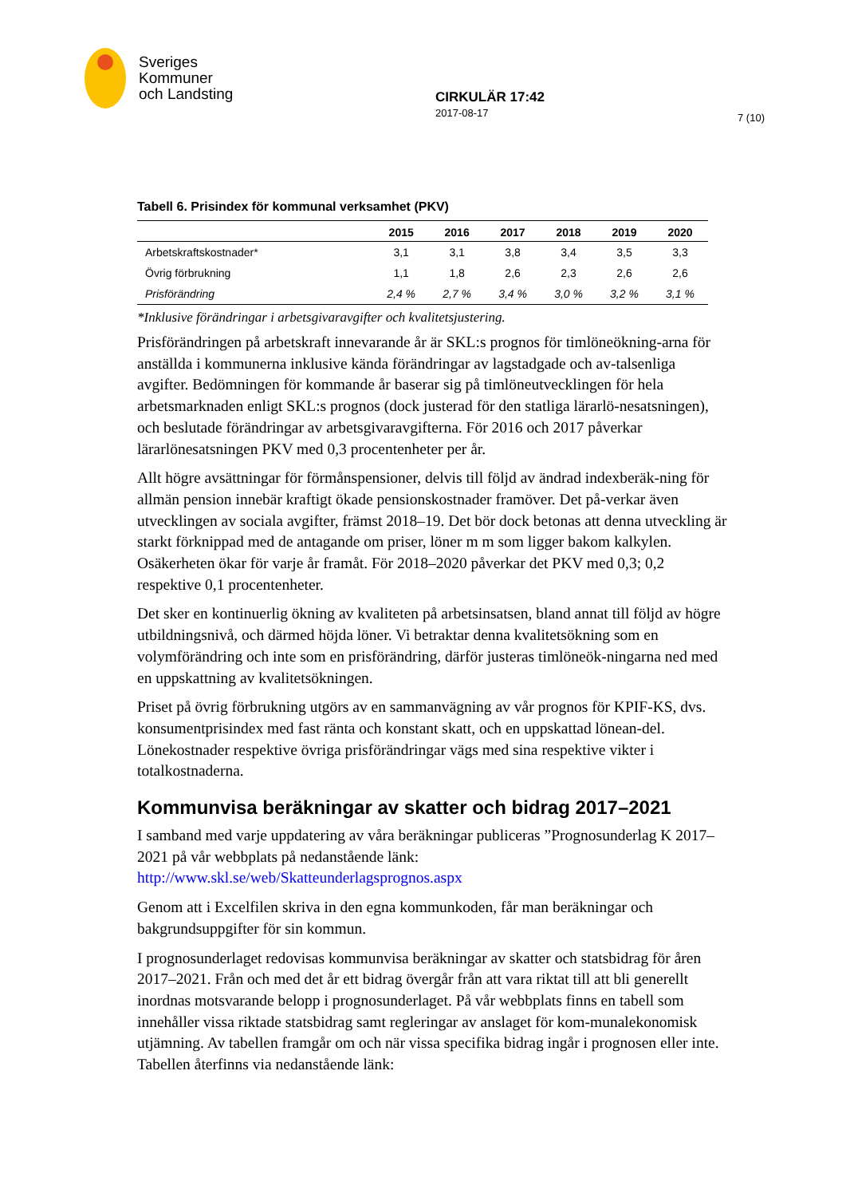Sveriges
Kommuner
och Landsting
CIRKULÄR 17:42
2017-08-17
7 (10)
Tabell 6. Prisindex för kommunal verksamhet (PKV)
| | 2015 | 2016 | 2017 | 2018 | 2019 | 2020 |
| --- | --- | --- | --- | --- | --- | --- |
| Arbetskraftskostnader* | 3,1 | 3,1 | 3,8 | 3,4 | 3,5 | 3,3 |
| Övrig förbrukning | 1,1 | 1,8 | 2,6 | 2,3 | 2,6 | 2,6 |
| Prisförändring | 2,4 % | 2,7 % | 3,4 % | 3,0 % | 3,2 % | 3,1 % |
*Inklusive förändringar i arbetsgivaravgifter och kvalitetsjustering.
Prisförändringen på arbetskraft innevarande år är SKL:s prognos för timlöneökning-arna för anställda i kommunerna inklusive kända förändringar av lagstadgade och av-talsenliga avgifter. Bedömningen för kommande år baserar sig på timlöneutvecklingen för hela arbetsmarknaden enligt SKL:s prognos (dock justerad för den statliga lärarlö-nesatsningen), och beslutade förändringar av arbetsgivaravgifterna. För 2016 och 2017 påverkar lärarlönesatsningen PKV med 0,3 procentenheter per år.
Allt högre avsättningar för förmånspensioner, delvis till följd av ändrad indexberäk-ning för allmän pension innebär kraftigt ökade pensionskostnader framöver. Det på-verkar även utvecklingen av sociala avgifter, främst 2018–19. Det bör dock betonas att denna utveckling är starkt förknippad med de antagande om priser, löner m m som ligger bakom kalkylen. Osäkerheten ökar för varje år framåt. För 2018–2020 påverkar det PKV med 0,3; 0,2 respektive 0,1 procentenheter.
Det sker en kontinuerlig ökning av kvaliteten på arbetsinsatsen, bland annat till följd av högre utbildningsnivå, och därmed höjda löner. Vi betraktar denna kvalitetsökning som en volymförändring och inte som en prisförändring, därför justeras timlöneök-ningarna ned med en uppskattning av kvalitetsökningen.
Priset på övrig förbrukning utgörs av en sammanvägning av vår prognos för KPIF-KS, dvs. konsumentprisindex med fast ränta och konstant skatt, och en uppskattad lönean-del. Lönekostnader respektive övriga prisförändringar vägs med sina respektive vikter i totalkostnaderna.
Kommunvisa beräkningar av skatter och bidrag 2017–2021
I samband med varje uppdatering av våra beräkningar publiceras ”Prognosunderlag K 2017–2021 på vår webbplats på nedanstående länk:
http://www.skl.se/web/Skatteunderlagsprognos.aspx
Genom att i Excelfilen skriva in den egna kommunkoden, får man beräkningar och bakgrundsuppgifter för sin kommun.
I prognosunderlaget redovisas kommunvisa beräkningar av skatter och statsbidrag för åren 2017–2021. Från och med det år ett bidrag övergår från att vara riktat till att bli generellt inordnas motsvarande belopp i prognosunderlaget. På vår webbplats finns en tabell som innehåller vissa riktade statsbidrag samt regleringar av anslaget för kom-munalekonomisk utjämning. Av tabellen framgår om och när vissa specifika bidrag ingår i prognosen eller inte. Tabellen återfinns via nedanstående länk: